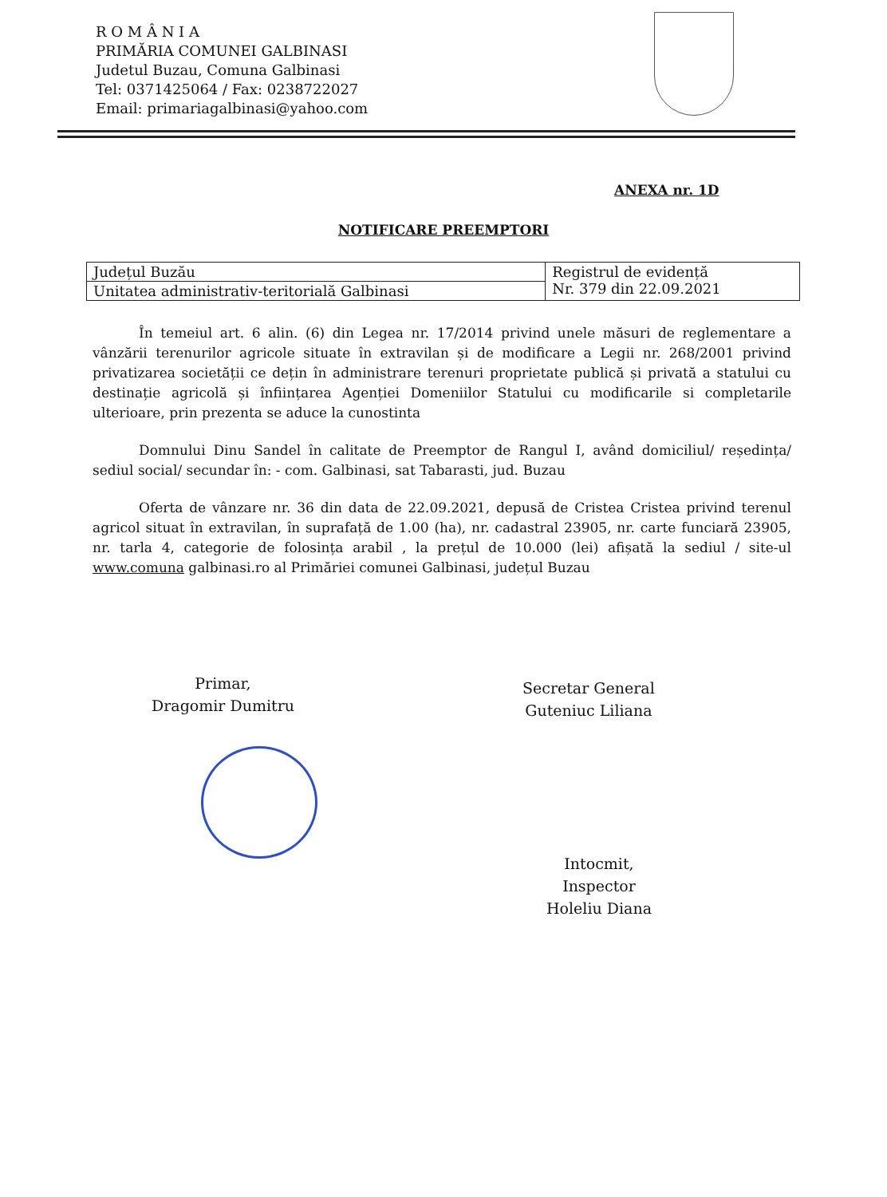R O M Â N I A
PRIMĂRIA COMUNEI GALBINASI
Judetul Buzau, Comuna Galbinasi
Tel: 0371425064 / Fax: 0238722027
Email: primariagalbinasi@yahoo.com
ANEXA nr. 1D
NOTIFICARE PREEMPTORI
| Județul Buzău | Registrul de evidență Nr. 379 din 22.09.2021 |
| Unitatea administrativ-teritorială Galbinasi | |
În temeiul art. 6 alin. (6) din Legea nr. 17/2014 privind unele măsuri de reglementare a vânzării terenurilor agricole situate în extravilan și de modificare a Legii nr. 268/2001 privind privatizarea societății ce dețin în administrare terenuri proprietate publică și privată a statului cu destinație agricolă și înființarea Agenției Domeniilor Statului cu modificarile si completarile ulterioare, prin prezenta se aduce la cunostinta
Domnului Dinu Sandel în calitate de Preemptor de Rangul I, având domiciliul/ reședința/ sediul social/ secundar în: - com. Galbinasi, sat Tabarasti, jud. Buzau
Oferta de vânzare nr. 36 din data de 22.09.2021, depusă de Cristea Cristea privind terenul agricol situat în extravilan, în suprafață de 1.00 (ha), nr. cadastral 23905, nr. carte funciară 23905, nr. tarla 4, categorie de folosința arabil , la prețul de 10.000 (lei) afișată la sediul / site-ul www.comuna galbinasi.ro al Primăriei comunei Galbinasi, județul Buzau
Primar,
Dragomir Dumitru
Secretar General
Guteniuc Liliana
Intocmit,
Inspector
Holeliu Diana